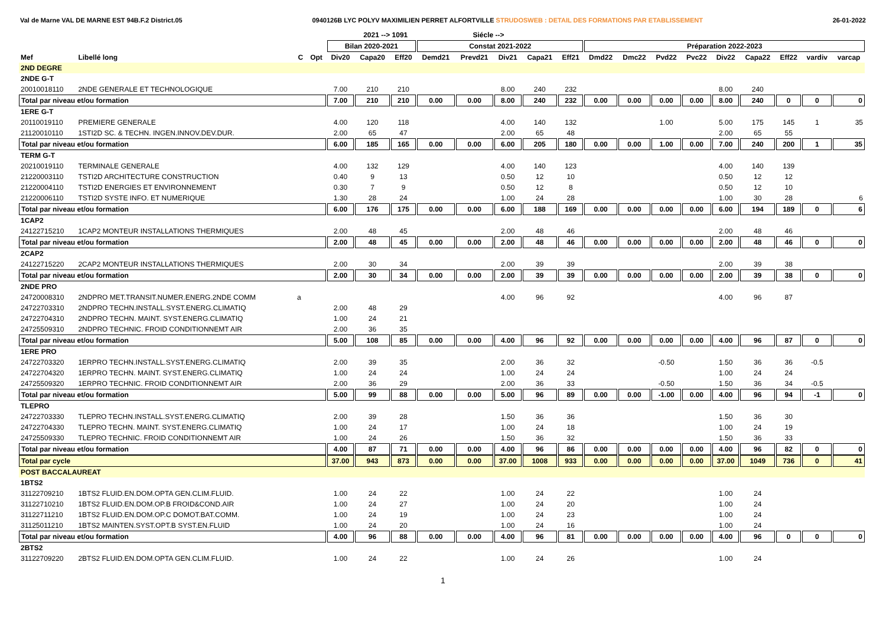Val de Marne VAL DE MARNE EST 94B.F.2 District.05 0940126B LYC POLYV MAXIMILIEN PERRET ALFORTVILLE STRUDOSWEB : DETAIL DES FORMATIONS PAR ETABLISSEMENT 26-01-2022
| | | | | | 2021 --> 1091 | | | Siécle --> | | | | | | | | | | | | |
| --- | --- | --- | --- | --- | --- | --- | --- | --- | --- | --- | --- | --- | --- | --- | --- | --- | --- | --- | --- | --- |
| | | | | Bilan 2020-2021 | | | Constat 2021-2022 | | | | | Préparation 2022-2023 | | | | | | | | |
| Mef | Libellé long | C | Opt | Div20 | Capa20 | Eff20 | Demd21 | Prevd21 | Div21 | Capa21 | Eff21 | Dmd22 | Dmc22 | Pvd22 | Pvc22 | Div22 | Capa22 | Eff22 | vardiv | varcap |
| 2ND DEGRE | | | | | | | | | | | | | | | | | | | | |
| 2NDE G-T | | | | | | | | | | | | | | | | | | | | |
| 20010018110 | 2NDE GENERALE ET TECHNOLOGIQUE | | | 7.00 | 210 | 210 | | | 8.00 | 240 | 232 | | | | | 8.00 | 240 | | | |
| Total par niveau et/ou formation | | | | 7.00 | 210 | 210 | 0.00 | 0.00 | 8.00 | 240 | 232 | 0.00 | 0.00 | 0.00 | 0.00 | 8.00 | 240 | 0 | 0 | 0 |
| 1ERE G-T | | | | | | | | | | | | | | | | | | | | |
| 20110019110 | PREMIERE GENERALE | | | 4.00 | 120 | 118 | | | 4.00 | 140 | 132 | | | 1.00 | | 5.00 | 175 | 145 | 1 | 35 |
| 21120010110 | 1STI2D SC. & TECHN. INGEN.INNOV.DEV.DUR. | | | 2.00 | 65 | 47 | | | 2.00 | 65 | 48 | | | | | 2.00 | 65 | 55 | | |
| Total par niveau et/ou formation | | | | 6.00 | 185 | 165 | 0.00 | 0.00 | 6.00 | 205 | 180 | 0.00 | 0.00 | 1.00 | 0.00 | 7.00 | 240 | 200 | 1 | 35 |
| TERM G-T | | | | | | | | | | | | | | | | | | | | |
| 20210019110 | TERMINALE GENERALE | | | 4.00 | 132 | 129 | | | 4.00 | 140 | 123 | | | | | 4.00 | 140 | 139 | | |
| 21220003110 | TSTI2D ARCHITECTURE CONSTRUCTION | | | 0.40 | 9 | 13 | | | 0.50 | 12 | 10 | | | | | 0.50 | 12 | 12 | | |
| 21220004110 | TSTI2D ENERGIES ET ENVIRONNEMENT | | | 0.30 | 7 | 9 | | | 0.50 | 12 | 8 | | | | | 0.50 | 12 | 10 | | |
| 21220006110 | TSTI2D SYSTE INFO. ET NUMERIQUE | | | 1.30 | 28 | 24 | | | 1.00 | 24 | 28 | | | | | 1.00 | 30 | 28 | | 6 |
| Total par niveau et/ou formation | | | | 6.00 | 176 | 175 | 0.00 | 0.00 | 6.00 | 188 | 169 | 0.00 | 0.00 | 0.00 | 0.00 | 6.00 | 194 | 189 | 0 | 6 |
| 1CAP2 | | | | | | | | | | | | | | | | | | | | |
| 24122715210 | 1CAP2 MONTEUR INSTALLATIONS THERMIQUES | | | 2.00 | 48 | 45 | | | 2.00 | 48 | 46 | | | | | 2.00 | 48 | 46 | | |
| Total par niveau et/ou formation | | | | 2.00 | 48 | 45 | 0.00 | 0.00 | 2.00 | 48 | 46 | 0.00 | 0.00 | 0.00 | 0.00 | 2.00 | 48 | 46 | 0 | 0 |
| 2CAP2 | | | | | | | | | | | | | | | | | | | | |
| 24122715220 | 2CAP2 MONTEUR INSTALLATIONS THERMIQUES | | | 2.00 | 30 | 34 | | | 2.00 | 39 | 39 | | | | | 2.00 | 39 | 38 | | |
| Total par niveau et/ou formation | | | | 2.00 | 30 | 34 | 0.00 | 0.00 | 2.00 | 39 | 39 | 0.00 | 0.00 | 0.00 | 0.00 | 2.00 | 39 | 38 | 0 | 0 |
| 2NDE PRO | | | | | | | | | | | | | | | | | | | | |
| 24720008310 | 2NDPRO MET.TRANSIT.NUMER.ENERG.2NDE COMM | a | | | | | | | 4.00 | 96 | 92 | | | | | 4.00 | 96 | 87 | | |
| 24722703310 | 2NDPRO TECHN.INSTALL.SYST.ENERG.CLIMATIQ | | | 2.00 | 48 | 29 | | | | | | | | | | | | | | |
| 24722704310 | 2NDPRO TECHN. MAINT. SYST.ENERG.CLIMATIQ | | | 1.00 | 24 | 21 | | | | | | | | | | | | | | |
| 24725509310 | 2NDPRO TECHNIC. FROID CONDITIONNEMT AIR | | | 2.00 | 36 | 35 | | | | | | | | | | | | | | |
| Total par niveau et/ou formation | | | | 5.00 | 108 | 85 | 0.00 | 0.00 | 4.00 | 96 | 92 | 0.00 | 0.00 | 0.00 | 0.00 | 4.00 | 96 | 87 | 0 | 0 |
| 1ERE PRO | | | | | | | | | | | | | | | | | | | | |
| 24722703320 | 1ERPRO TECHN.INSTALL.SYST.ENERG.CLIMATIQ | | | 2.00 | 39 | 35 | | | 2.00 | 36 | 32 | | | -0.50 | | 1.50 | 36 | 36 | -0.5 | |
| 24722704320 | 1ERPRO TECHN. MAINT. SYST.ENERG.CLIMATIQ | | | 1.00 | 24 | 24 | | | 1.00 | 24 | 24 | | | | | 1.00 | 24 | 24 | | |
| 24725509320 | 1ERPRO TECHNIC. FROID CONDITIONNEMT AIR | | | 2.00 | 36 | 29 | | | 2.00 | 36 | 33 | | | -0.50 | | 1.50 | 36 | 34 | -0.5 | |
| Total par niveau et/ou formation | | | | 5.00 | 99 | 88 | 0.00 | 0.00 | 5.00 | 96 | 89 | 0.00 | 0.00 | -1.00 | 0.00 | 4.00 | 96 | 94 | -1 | 0 |
| TLEPRO | | | | | | | | | | | | | | | | | | | | |
| 24722703330 | TLEPRO TECHN.INSTALL.SYST.ENERG.CLIMATIQ | | | 2.00 | 39 | 28 | | | 1.50 | 36 | 36 | | | | | 1.50 | 36 | 30 | | |
| 24722704330 | TLEPRO TECHN. MAINT. SYST.ENERG.CLIMATIQ | | | 1.00 | 24 | 17 | | | 1.00 | 24 | 18 | | | | | 1.00 | 24 | 19 | | |
| 24725509330 | TLEPRO TECHNIC. FROID CONDITIONNEMT AIR | | | 1.00 | 24 | 26 | | | 1.50 | 36 | 32 | | | | | 1.50 | 36 | 33 | | |
| Total par niveau et/ou formation | | | | 4.00 | 87 | 71 | 0.00 | 0.00 | 4.00 | 96 | 86 | 0.00 | 0.00 | 0.00 | 0.00 | 4.00 | 96 | 82 | 0 | 0 |
| Total par cycle | | | | 37.00 | 943 | 873 | 0.00 | 0.00 | 37.00 | 1008 | 933 | 0.00 | 0.00 | 0.00 | 0.00 | 37.00 | 1049 | 736 | 0 | 41 |
| POST BACCALAUREAT | | | | | | | | | | | | | | | | | | | | |
| 1BTS2 | | | | | | | | | | | | | | | | | | | | |
| 31122709210 | 1BTS2 FLUID.EN.DOM.OPTA GEN.CLIM.FLUID. | | | 1.00 | 24 | 22 | | | 1.00 | 24 | 22 | | | | | 1.00 | 24 | | | |
| 31122710210 | 1BTS2 FLUID.EN.DOM.OP.B FROID&COND.AIR | | | 1.00 | 24 | 27 | | | 1.00 | 24 | 20 | | | | | 1.00 | 24 | | | |
| 31122711210 | 1BTS2 FLUID.EN.DOM.OP.C DOMOT.BAT.COMM. | | | 1.00 | 24 | 19 | | | 1.00 | 24 | 23 | | | | | 1.00 | 24 | | | |
| 31125011210 | 1BTS2 MAINTEN.SYST.OPT.B SYST.EN.FLUID | | | 1.00 | 24 | 20 | | | 1.00 | 24 | 16 | | | | | 1.00 | 24 | | | |
| Total par niveau et/ou formation | | | | 4.00 | 96 | 88 | 0.00 | 0.00 | 4.00 | 96 | 81 | 0.00 | 0.00 | 0.00 | 0.00 | 4.00 | 96 | 0 | 0 | 0 |
| 2BTS2 | | | | | | | | | | | | | | | | | | | | |
| 31122709220 | 2BTS2 FLUID.EN.DOM.OPTA GEN.CLIM.FLUID. | | | 1.00 | 24 | 22 | | | 1.00 | 24 | 26 | | | | | 1.00 | 24 | | | |
1